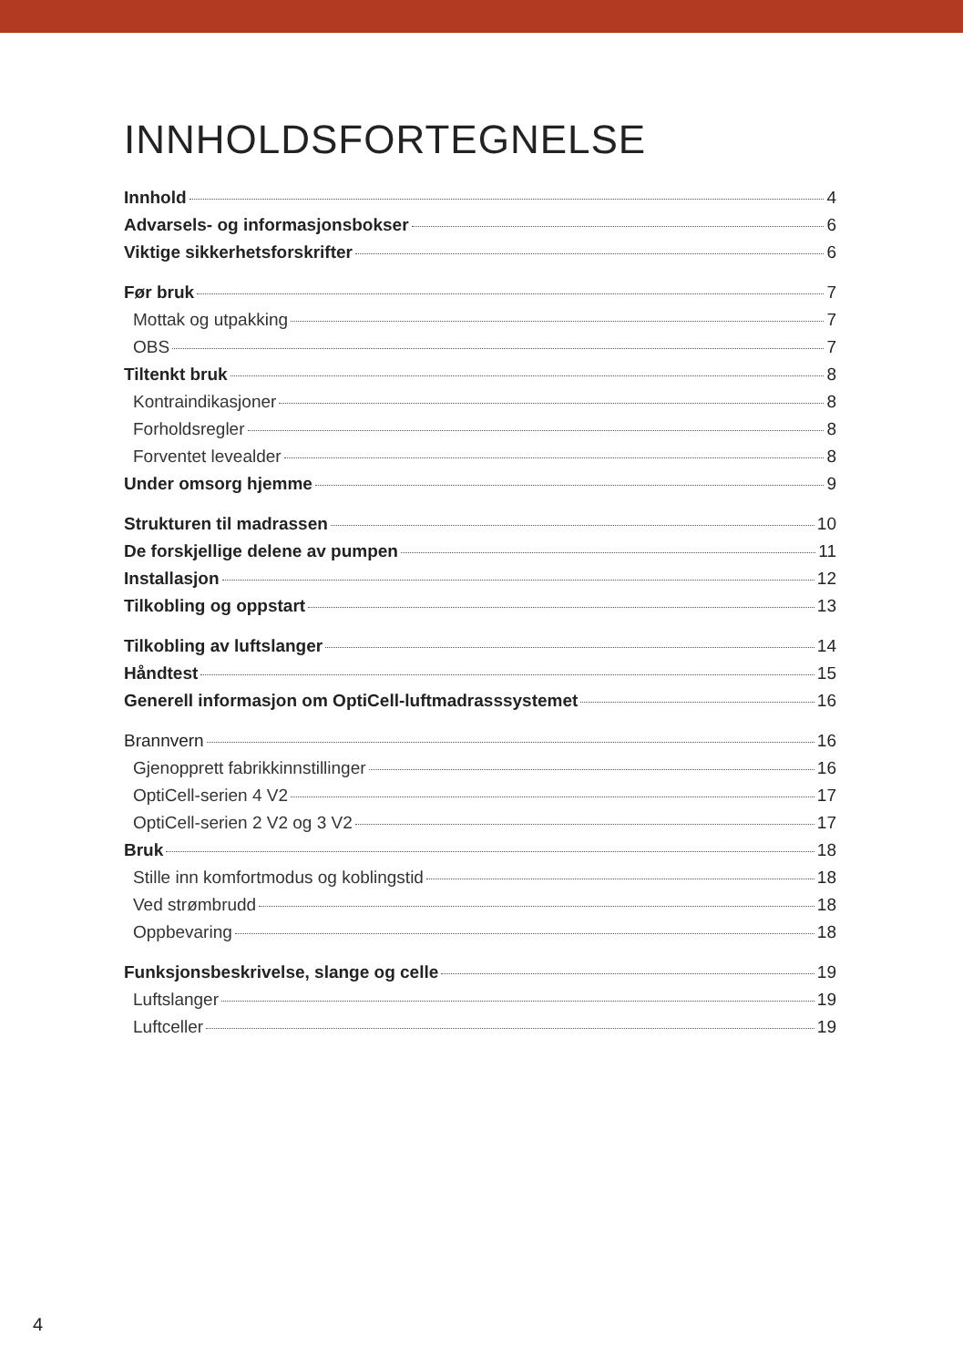INNHOLDSFORTEGNELSE
Innhold 4
Advarsels- og informasjonsbokser 6
Viktige sikkerhetsforskrifter 6
Før bruk 7
Mottak og utpakking 7
OBS 7
Tiltenkt bruk 8
Kontraindikasjoner 8
Forholdsregler 8
Forventet levealder 8
Under omsorg hjemme 9
Strukturen til madrassen 10
De forskjellige delene av pumpen 11
Installasjon 12
Tilkobling og oppstart 13
Tilkobling av luftslanger 14
Håndtest 15
Generell informasjon om OptiCell-luftmadrasssystemet 16
Brannvern 16
Gjenopprett fabrikkinnstillinger 16
OptiCell-serien 4 V2 17
OptiCell-serien 2 V2 og 3 V2 17
Bruk 18
Stille inn komfortmodus og koblingstid 18
Ved strømbrudd 18
Oppbevaring 18
Funksjonsbeskrivelse, slange og celle 19
Luftslanger 19
Luftceller 19
4